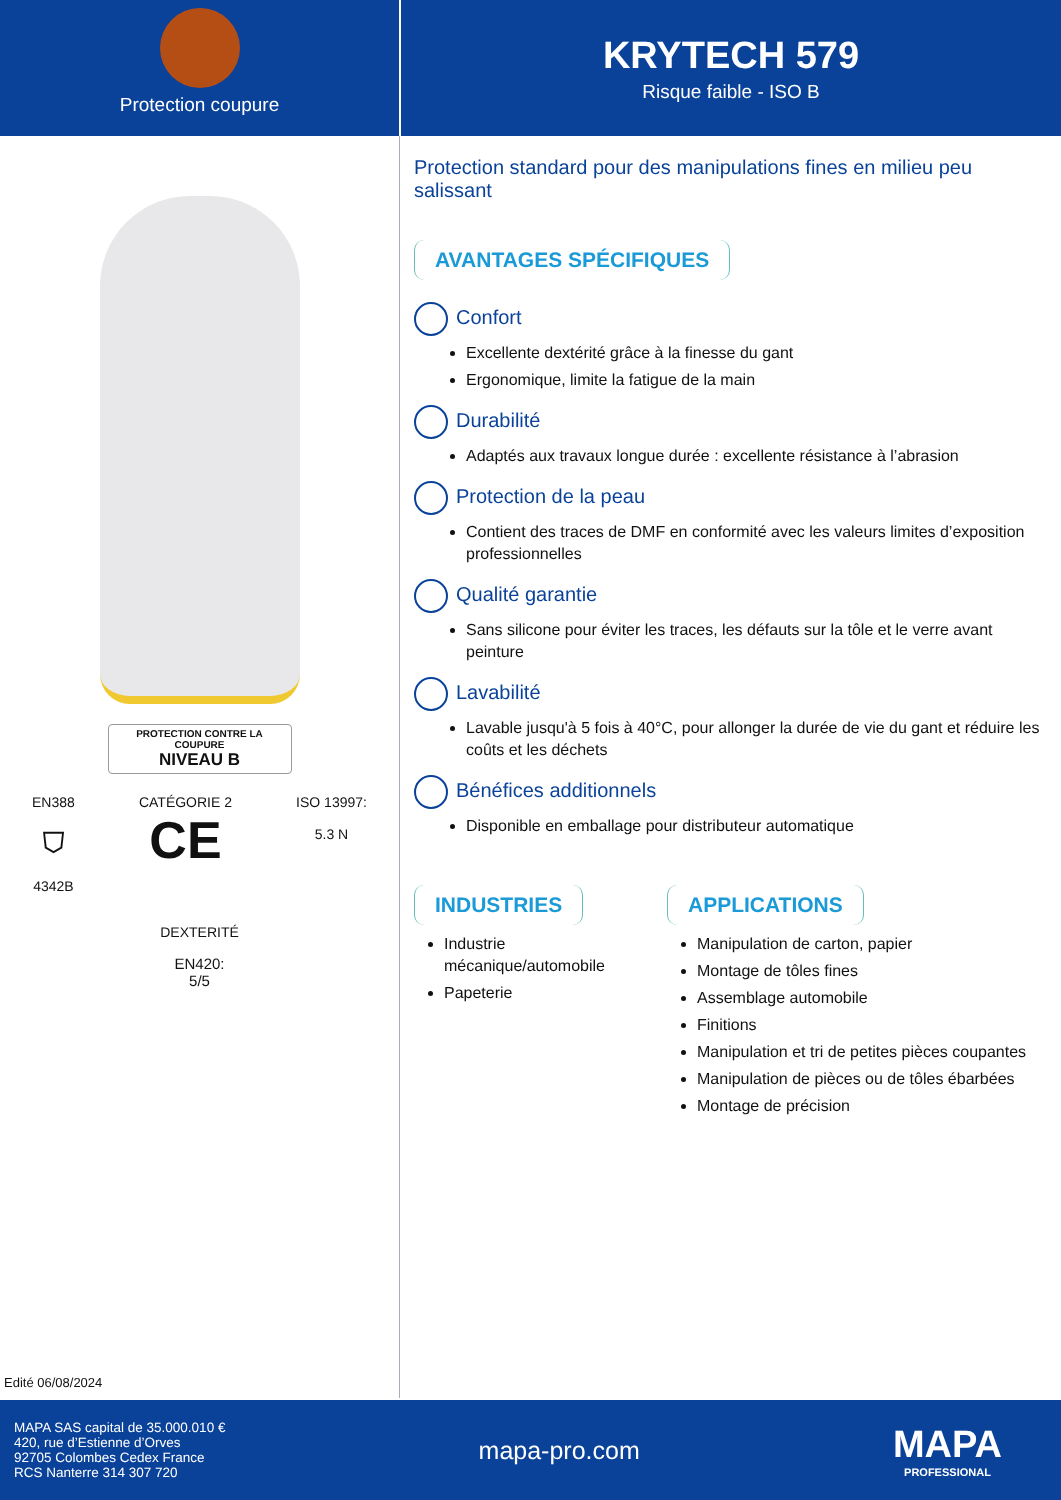Protection coupure
KRYTECH 579
Risque faible - ISO B
PROTECTION CONTRE LA COUPURE
NIVEAU B
EN388
⛉
4342B
CATÉGORIE 2
CE
ISO 13997:
5.3 N
DEXTERITÉ
EN420:
5/5
Edité 06/08/2024
Protection standard pour des manipulations fines en milieu peu salissant
AVANTAGES SPÉCIFIQUES
Confort
Excellente dextérité grâce à la finesse du gant
Ergonomique, limite la fatigue de la main
Durabilité
Adaptés aux travaux longue durée : excellente résistance à l’abrasion
Protection de la peau
Contient des traces de DMF en conformité avec les valeurs limites d’exposition professionnelles
Qualité garantie
Sans silicone pour éviter les traces, les défauts sur la tôle et le verre avant peinture
Lavabilité
Lavable jusqu'à 5 fois à 40°C, pour allonger la durée de vie du gant et réduire les coûts et les déchets
Bénéfices additionnels
Disponible en emballage pour distributeur automatique
INDUSTRIES
Industrie mécanique/automobile
Papeterie
APPLICATIONS
Manipulation de carton, papier
Montage de tôles fines
Assemblage automobile
Finitions
Manipulation et tri de petites pièces coupantes
Manipulation de pièces ou de tôles ébarbées
Montage de précision
MAPA SAS capital de 35.000.010 €
420, rue d’Estienne d’Orves
92705 Colombes Cedex France
RCS Nanterre 314 307 720
mapa-pro.com
MAPA
PROFESSIONAL